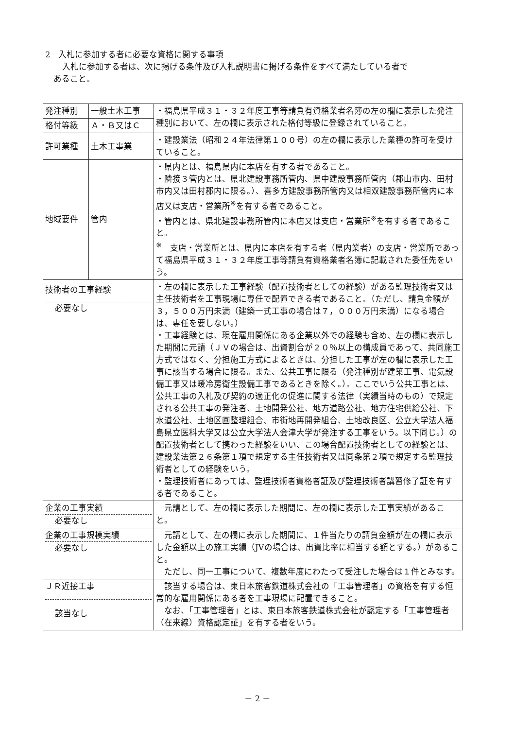2　入札に参加する者に必要な資格に関する事項
入札に参加する者は、次に掲げる条件及び入札説明書に掲げる条件をすべて満たしている者で
あること。
| 発注種別 | 一般土木工事 | ・福島県平成３１・３２年度工事等請負有資格業者名簿の左の欄に表示した発注種別において、左の欄に表示された格付等級に登録されていること。 |
| 格付等級 | Ａ・Ｂ又はＣ | |
| 許可業種 | 土木工事業 | ・建設業法（昭和２４年法律第１００号）の左の欄に表示した業種の許可を受けていること。 |
| 地域要件 | 管内 | ・県内とは、福島県内に本店を有する者であること。 ・隣接３管内とは、県北建設事務所管内、県中建設事務所管内（郡山市内、田村市内又は田村郡内に限る。）、喜多方建設事務所管内又は相双建設事務所管内に本店又は支店・営業所<sup>※</sup>を有する者であること。 ・管内とは、県北建設事務所管内に本店又は支店・営業所<sup>※</sup>を有する者であること。 <sup>※</sup> 支店・営業所とは、県内に本店を有する者（県内業者）の支店・営業所であって福島県平成３１・３２年度工事等請負有資格業者名簿に記載された委任先をいう。 |
| 技術者の工事経験 必要なし | | ・左の欄に表示した工事経験（配置技術者としての経験）がある監理技術者又は主任技術者を工事現場に専任で配置できる者であること。（ただし、請負金額が３，５００万円未満（建築一式工事の場合は７，０００万円未満）になる場合は、専任を要しない。） ・工事経験とは、現在雇用関係にある企業以外での経験も含め、左の欄に表示した期間に元請（ＪＶの場合は、出資割合が２０％以上の構成員であって、共同施工方式ではなく、分担施工方式によるときは、分担した工事が左の欄に表示した工事に該当する場合に限る。また、公共工事に限る（発注種別が建築工事、電気設備工事又は暖冷房衛生設備工事であるときを除く。）。ここでいう公共工事とは、公共工事の入札及び契約の適正化の促進に関する法律（実績当時のもの）で規定される公共工事の発注者、土地開発公社、地方道路公社、地方住宅供給公社、下水道公社、土地区画整理組合、市街地再開発組合、土地改良区、公立大学法人福島県立医科大学又は公立大学法人会津大学が発注する工事をいう。以下同じ。）の配置技術者として携わった経験をいい、この場合配置技術者としての経験とは、建設業法第２６条第１項で規定する主任技術者又は同条第２項で規定する監理技術者としての経験をいう。 ・監理技術者にあっては、監理技術者資格者証及び監理技術者講習修了証を有する者であること。 |
| 企業の工事実績 必要なし | | 元請として、左の欄に表示した期間に、左の欄に表示した工事実績があること。 |
| 企業の工事規模実績 必要なし | | 元請として、左の欄に表示した期間に、１件当たりの請負金額が左の欄に表示した金額以上の施工実績（JVの場合は、出資比率に相当する額とする。）があること。 ただし、同一工事について、複数年度にわたって受注した場合は１件とみなす。 |
| ＪＲ近接工事 該当なし | | 該当する場合は、東日本旅客鉄道株式会社の「工事管理者」の資格を有する恒常的な雇用関係にある者を工事現場に配置できること。 なお、「工事管理者」とは、東日本旅客鉄道株式会社が認定する「工事管理者（在来線）資格認定証」を有する者をいう。 |
－ 2 －